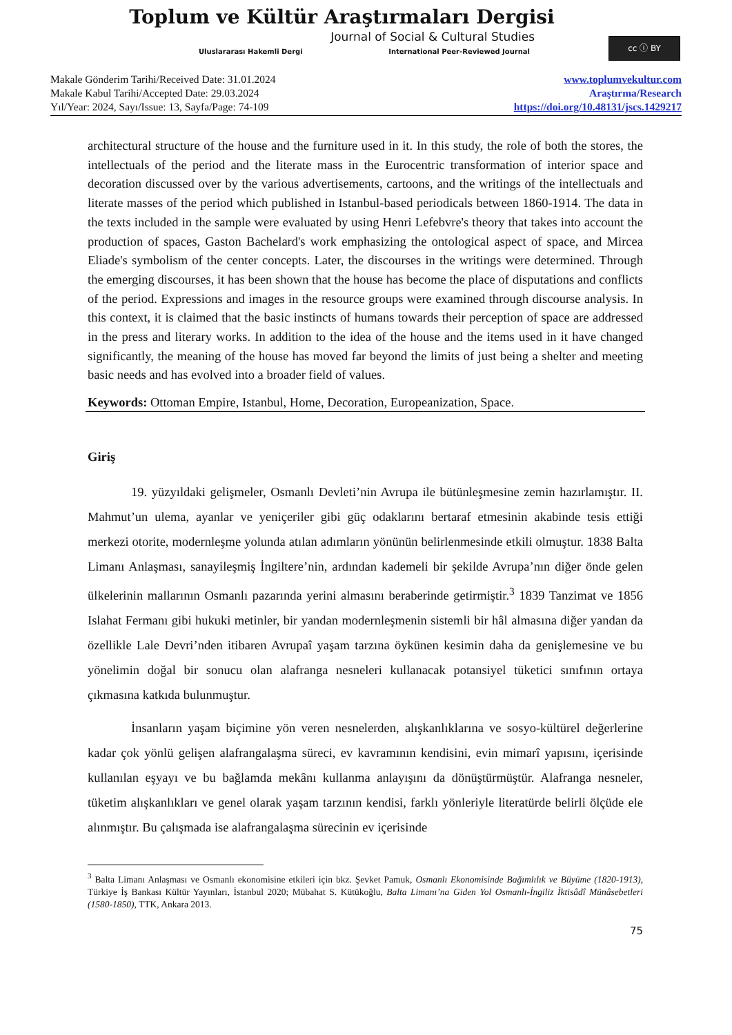Toplum ve Kültür Araştırmaları Dergisi
Journal of Social & Cultural Studies
Uluslararası Hakemli Dergi International Peer-Reviewed Journal
cc ⓘ BY
Makale Gönderim Tarihi/Received Date: 31.01.2024
Makale Kabul Tarihi/Accepted Date: 29.03.2024
Yıl/Year: 2024, Sayı/Issue: 13, Sayfa/Page: 74-109
www.toplumvekultur.com
Araştırma/Research
https://doi.org/10.48131/jscs.1429217
architectural structure of the house and the furniture used in it. In this study, the role of both the stores, the intellectuals of the period and the literate mass in the Eurocentric transformation of interior space and decoration discussed over by the various advertisements, cartoons, and the writings of the intellectuals and literate masses of the period which published in Istanbul-based periodicals between 1860-1914. The data in the texts included in the sample were evaluated by using Henri Lefebvre's theory that takes into account the production of spaces, Gaston Bachelard's work emphasizing the ontological aspect of space, and Mircea Eliade's symbolism of the center concepts. Later, the discourses in the writings were determined. Through the emerging discourses, it has been shown that the house has become the place of disputations and conflicts of the period. Expressions and images in the resource groups were examined through discourse analysis. In this context, it is claimed that the basic instincts of humans towards their perception of space are addressed in the press and literary works. In addition to the idea of the house and the items used in it have changed significantly, the meaning of the house has moved far beyond the limits of just being a shelter and meeting basic needs and has evolved into a broader field of values.
Keywords: Ottoman Empire, Istanbul, Home, Decoration, Europeanization, Space.
Giriş
19. yüzyıldaki gelişmeler, Osmanlı Devleti’nin Avrupa ile bütünleşmesine zemin hazırlamıştır. II. Mahmut’un ulema, ayanlar ve yeniçeriler gibi güç odaklarını bertaraf etmesinin akabinde tesis ettiği merkezi otorite, modernleşme yolunda atılan adımların yönünün belirlenmesinde etkili olmuştur. 1838 Balta Limanı Anlaşması, sanayileşmiş İngiltere’nin, ardından kademeli bir şekilde Avrupa’nın diğer önde gelen ülkelerinin mallarının Osmanlı pazarında yerini almasını beraberinde getirmiştir.<sup>3</sup> 1839 Tanzimat ve 1856 Islahat Fermanı gibi hukuki metinler, bir yandan modernleşmenin sistemli bir hâl almasına diğer yandan da özellikle Lale Devri’nden itibaren Avrupaî yaşam tarzına öykünen kesimin daha da genişlemesine ve bu yönelimin doğal bir sonucu olan alafranga nesneleri kullanacak potansiyel tüketici sınıfının ortaya çıkmasına katkıda bulunmuştur.
İnsanların yaşam biçimine yön veren nesnelerden, alışkanlıklarına ve sosyo-kültürel değerlerine kadar çok yönlü gelişen alafrangalaşma süreci, ev kavramının kendisini, evin mimarî yapısını, içerisinde kullanılan eşyayı ve bu bağlamda mekânı kullanma anlayışını da dönüştürmüştür. Alafranga nesneler, tüketim alışkanlıkları ve genel olarak yaşam tarzının kendisi, farklı yönleriyle literatürde belirli ölçüde ele alınmıştır. Bu çalışmada ise alafrangalaşma sürecinin ev içerisinde
<sup>3</sup> Balta Limanı Anlaşması ve Osmanlı ekonomisine etkileri için bkz. Şevket Pamuk, Osmanlı Ekonomisinde Bağımlılık ve Büyüme (1820-1913), Türkiye İş Bankası Kültür Yayınları, İstanbul 2020; Mübahat S. Kütükoğlu, Balta Limanı’na Giden Yol Osmanlı-İngiliz İktisâdî Münâsebetleri (1580-1850), TTK, Ankara 2013.
75